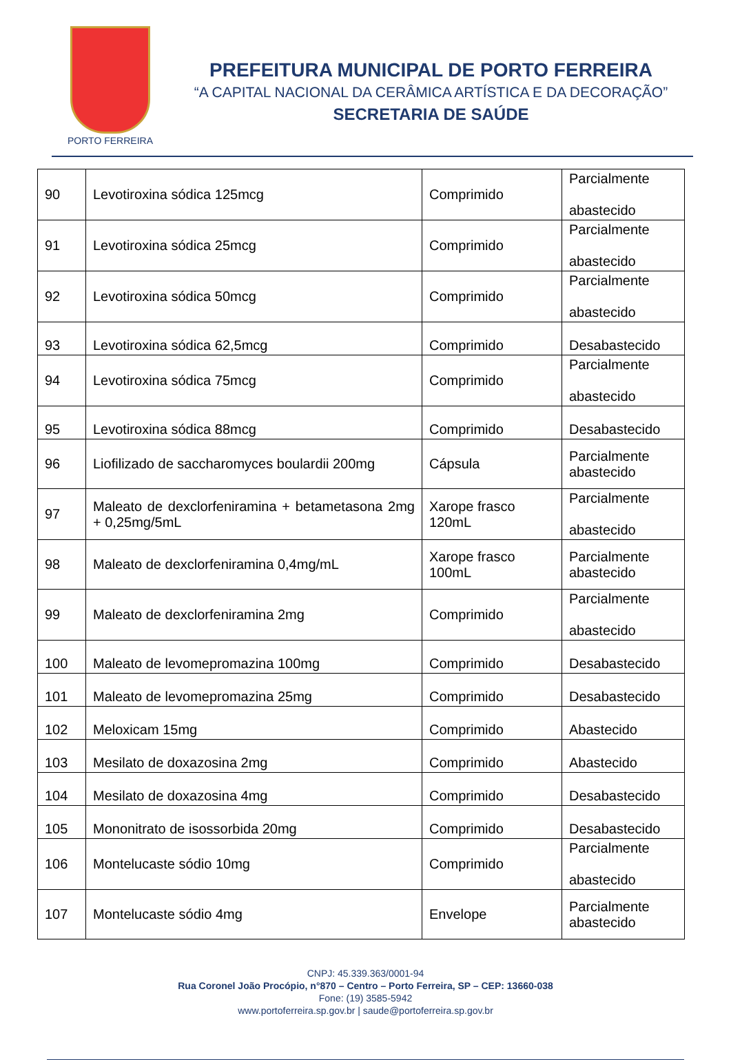PORTO FERREIRA
PREFEITURA MUNICIPAL DE PORTO FERREIRA
“A CAPITAL NACIONAL DA CERÂMICA ARTÍSTICA E DA DECORAÇÃO”
SECRETARIA DE SAÚDE
| 90 | Levotiroxina sódica 125mcg | Comprimido | Parcialmente abastecido |
| 91 | Levotiroxina sódica 25mcg | Comprimido | Parcialmente abastecido |
| 92 | Levotiroxina sódica 50mcg | Comprimido | Parcialmente abastecido |
| 93 | Levotiroxina sódica 62,5mcg | Comprimido | Desabastecido |
| 94 | Levotiroxina sódica 75mcg | Comprimido | Parcialmente abastecido |
| 95 | Levotiroxina sódica 88mcg | Comprimido | Desabastecido |
| 96 | Liofilizado de saccharomyces boulardii 200mg | Cápsula | Parcialmente abastecido |
| 97 | Maleato de dexclorfeniramina + betametasona 2mg + 0,25mg/5mL | Xarope frasco 120mL | Parcialmente abastecido |
| 98 | Maleato de dexclorfeniramina 0,4mg/mL | Xarope frasco 100mL | Parcialmente abastecido |
| 99 | Maleato de dexclorfeniramina 2mg | Comprimido | Parcialmente abastecido |
| 100 | Maleato de levomepromazina 100mg | Comprimido | Desabastecido |
| 101 | Maleato de levomepromazina 25mg | Comprimido | Desabastecido |
| 102 | Meloxicam 15mg | Comprimido | Abastecido |
| 103 | Mesilato de doxazosina 2mg | Comprimido | Abastecido |
| 104 | Mesilato de doxazosina 4mg | Comprimido | Desabastecido |
| 105 | Mononitrato de isossorbida 20mg | Comprimido | Desabastecido |
| 106 | Montelucaste sódio 10mg | Comprimido | Parcialmente abastecido |
| 107 | Montelucaste sódio 4mg | Envelope | Parcialmente abastecido |
CNPJ: 45.339.363/0001-94
Rua Coronel João Procópio, n°870 – Centro – Porto Ferreira, SP – CEP: 13660-038
Fone: (19) 3585-5942
www.portoferreira.sp.gov.br | saude@portoferreira.sp.gov.br